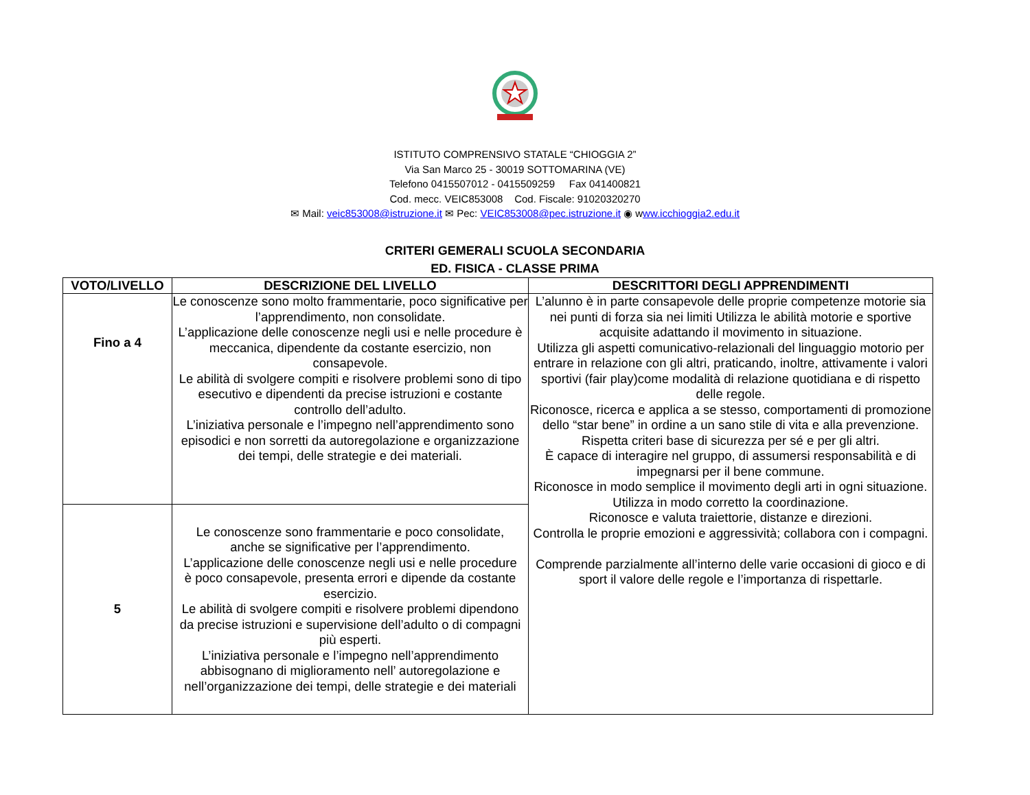ISTITUTO COMPRENSIVO STATALE “CHIOGGIA 2”
Via San Marco 25 - 30019 SOTTOMARINA (VE)
Telefono 0415507012 - 0415509259 Fax 041400821
Cod. mecc. VEIC853008 Cod. Fiscale: 91020320270
✉ Mail: veic853008@istruzione.it ✉ Pec: VEIC853008@pec.istruzione.it ◉ www.icchioggia2.edu.it
CRITERI GEMERALI SCUOLA SECONDARIA
ED. FISICA - CLASSE PRIMA
| VOTO/LIVELLO | DESCRIZIONE DEL LIVELLO | DESCRITTORI DEGLI APPRENDIMENTI |
| --- | --- | --- |
| Fino a 4 | Le conoscenze sono molto frammentarie, poco significative per l’apprendimento, non consolidate. L’applicazione delle conoscenze negli usi e nelle procedure è meccanica, dipendente da costante esercizio, non consapevole. Le abilità di svolgere compiti e risolvere problemi sono di tipo esecutivo e dipendenti da precise istruzioni e costante controllo dell’adulto. L’iniziativa personale e l’impegno nell’apprendimento sono episodici e non sorretti da autoregolazione e organizzazione dei tempi, delle strategie e dei materiali. | L’alunno è in parte consapevole delle proprie competenze motorie sia nei punti di forza sia nei limiti Utilizza le abilità motorie e sportive acquisite adattando il movimento in situazione. Utilizza gli aspetti comunicativo-relazionali del linguaggio motorio per entrare in relazione con gli altri, praticando, inoltre, attivamente i valori sportivi (fair play)come modalità di relazione quotidiana e di rispetto delle regole. Riconosce, ricerca e applica a se stesso, comportamenti di promozione dello “star bene” in ordine a un sano stile di vita e alla prevenzione. Rispetta criteri base di sicurezza per sé e per gli altri. È capace di interagire nel gruppo, di assumersi responsabilità e di impegnarsi per il bene commune. Riconosce in modo semplice il movimento degli arti in ogni situazione. Utilizza in modo corretto la coordinazione. Riconosce e valuta traiettorie, distanze e direzioni. Controlla le proprie emozioni e aggressività; collabora con i compagni. Comprende parzialmente all’interno delle varie occasioni di gioco e di sport il valore delle regole e l’importanza di rispettarle. |
| 5 | Le conoscenze sono frammentarie e poco consolidate, anche se significative per l’apprendimento. L’applicazione delle conoscenze negli usi e nelle procedure è poco consapevole, presenta errori e dipende da costante esercizio. Le abilità di svolgere compiti e risolvere problemi dipendono da precise istruzioni e supervisione dell’adulto o di compagni più esperti. L’iniziativa personale e l’impegno nell’apprendimento abbisognano di miglioramento nell’ autoregolazione e nell’organizzazione dei tempi, delle strategie e dei materiali | |